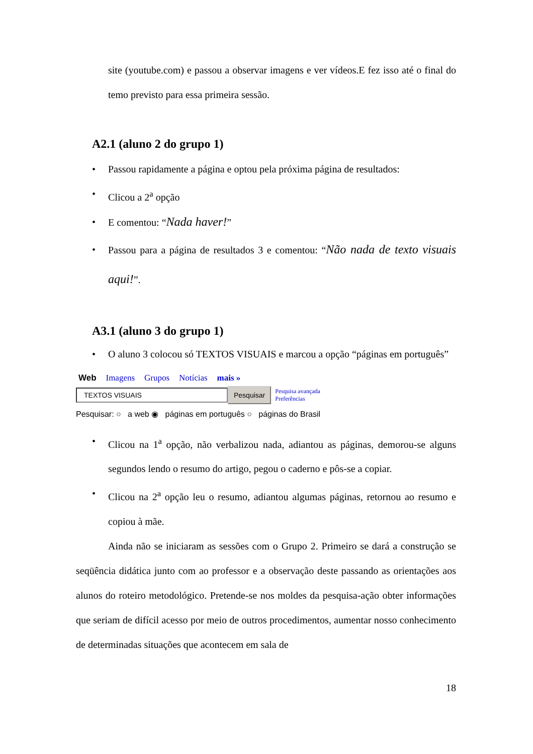site (youtube.com) e passou a observar imagens e ver vídeos.E fez isso até o final do temo previsto para essa primeira sessão.
A2.1 (aluno 2 do grupo 1)
• Passou rapidamente a página e optou pela próxima página de resultados:
• Clicou a 2<sup>a</sup> opção
• E comentou: “Nada haver!”
• Passou para a página de resultados 3 e comentou: “Não nada de texto visuais aqui!”.
A3.1 (aluno 3 do grupo 1)
• O aluno 3 colocou só TEXTOS VISUAIS e marcou a opção “páginas em português”
Web Imagens Grupos Notícias mais »
TEXTOS VISUAIS Pesquisar Pesquisa avançada
Preferências
Pesquisar: ○ a web ◉ páginas em português ○ páginas do Brasil
• Clicou na 1<sup>a</sup> opção, não verbalizou nada, adiantou as páginas, demorou-se alguns segundos lendo o resumo do artigo, pegou o caderno e pôs-se a copiar.
• Clicou na 2<sup>a</sup> opção leu o resumo, adiantou algumas páginas, retornou ao resumo e copiou à mãe.
Ainda não se iniciaram as sessões com o Grupo 2. Primeiro se dará a construção se seqüência didática junto com ao professor e a observação deste passando as orientações aos alunos do roteiro metodológico. Pretende-se nos moldes da pesquisa-ação obter informações que seriam de difícil acesso por meio de outros procedimentos, aumentar nosso conhecimento de determinadas situações que acontecem em sala de
18